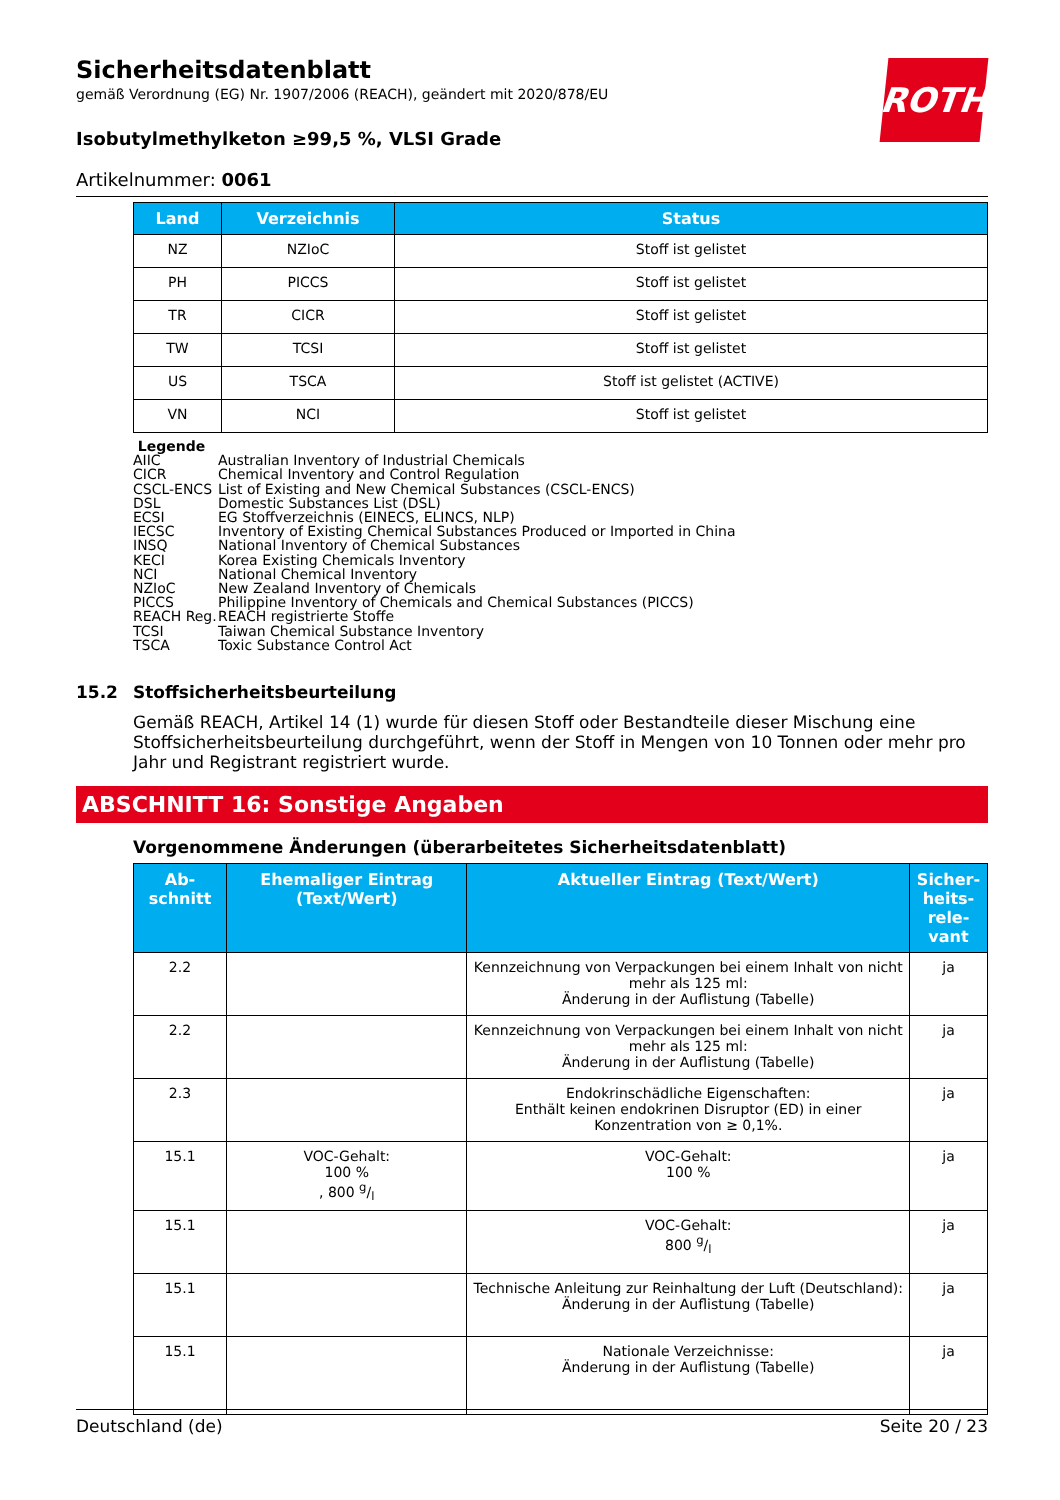ROTH
Sicherheitsdatenblatt
gemäß Verordnung (EG) Nr. 1907/2006 (REACH), geändert mit 2020/878/EU
Isobutylmethylketon ≥99,5 %, VLSI Grade
Artikelnummer: 0061
| Land | Verzeichnis | Status |
| --- | --- | --- |
| NZ | NZIoC | Stoff ist gelistet |
| PH | PICCS | Stoff ist gelistet |
| TR | CICR | Stoff ist gelistet |
| TW | TCSI | Stoff ist gelistet |
| US | TSCA | Stoff ist gelistet (ACTIVE) |
| VN | NCI | Stoff ist gelistet |
Legende
AIIC Australian Inventory of Industrial Chemicals
CICR Chemical Inventory and Control Regulation
CSCL-ENCS List of Existing and New Chemical Substances (CSCL-ENCS)
DSL Domestic Substances List (DSL)
ECSI EG Stoffverzeichnis (EINECS, ELINCS, NLP)
IECSC Inventory of Existing Chemical Substances Produced or Imported in China
INSQ National Inventory of Chemical Substances
KECI Korea Existing Chemicals Inventory
NCI National Chemical Inventory
NZIoC New Zealand Inventory of Chemicals
PICCS Philippine Inventory of Chemicals and Chemical Substances (PICCS)
REACH Reg. REACH registrierte Stoffe
TCSI Taiwan Chemical Substance Inventory
TSCA Toxic Substance Control Act
15.2 Stoffsicherheitsbeurteilung
Gemäß REACH, Artikel 14 (1) wurde für diesen Stoff oder Bestandteile dieser Mischung eine Stoffsicherheitsbeurteilung durchgeführt, wenn der Stoff in Mengen von 10 Tonnen oder mehr pro Jahr und Registrant registriert wurde.
ABSCHNITT 16: Sonstige Angaben
Vorgenommene Änderungen (überarbeitetes Sicherheitsdatenblatt)
| Ab- schnitt | Ehemaliger Eintrag (Text/Wert) | Aktueller Eintrag (Text/Wert) | Sicher- heits- rele- vant |
| --- | --- | --- | --- |
| 2.2 | | Kennzeichnung von Verpackungen bei einem Inhalt von nicht mehr als 125 ml: Änderung in der Auflistung (Tabelle) | ja |
| 2.2 | | Kennzeichnung von Verpackungen bei einem Inhalt von nicht mehr als 125 ml: Änderung in der Auflistung (Tabelle) | ja |
| 2.3 | | Endokrinschädliche Eigenschaften: Enthält keinen endokrinen Disruptor (ED) in einer Konzentration von ≥ 0,1%. | ja |
| 15.1 | VOC-Gehalt: 100 % , 800 g/l | VOC-Gehalt: 100 % | ja |
| 15.1 | | VOC-Gehalt: 800 g/l | ja |
| 15.1 | | Technische Anleitung zur Reinhaltung der Luft (Deutschland): Änderung in der Auflistung (Tabelle) | ja |
| 15.1 | | Nationale Verzeichnisse: Änderung in der Auflistung (Tabelle) | ja |
Deutschland (de) Seite 20 / 23